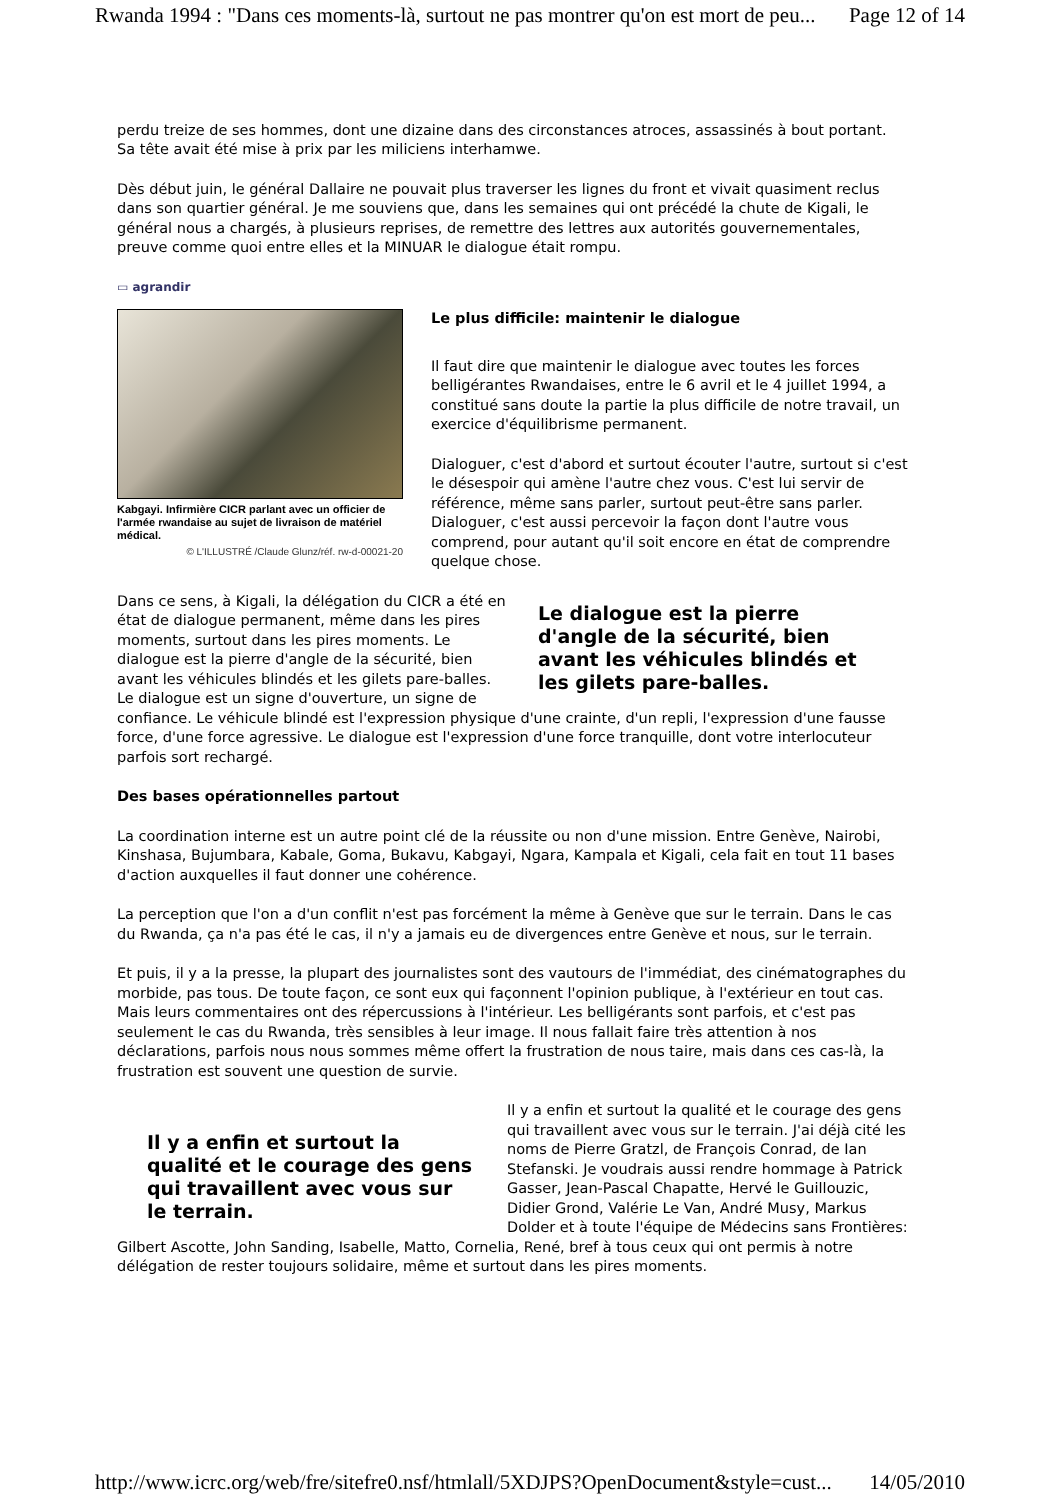Rwanda 1994 : "Dans ces moments-là, surtout ne pas montrer qu'on est mort de peu... Page 12 of 14
perdu treize de ses hommes, dont une dizaine dans des circonstances atroces, assassinés à bout portant. Sa tête avait été mise à prix par les miliciens interhamwe.
Dès début juin, le général Dallaire ne pouvait plus traverser les lignes du front et vivait quasiment reclus dans son quartier général. Je me souviens que, dans les semaines qui ont précédé la chute de Kigali, le général nous a chargés, à plusieurs reprises, de remettre des lettres aux autorités gouvernementales, preuve comme quoi entre elles et la MINUAR le dialogue était rompu.
▭ agrandir
Kabgayi. Infirmière CICR parlant avec un officier de l'armée rwandaise au sujet de livraison de matériel médical.
© L'ILLUSTRÉ /Claude Glunz/réf. rw-d-00021-20
Le plus difficile: maintenir le dialogue
Il faut dire que maintenir le dialogue avec toutes les forces belligérantes Rwandaises, entre le 6 avril et le 4 juillet 1994, a constitué sans doute la partie la plus difficile de notre travail, un exercice d'équilibrisme permanent.
Dialoguer, c'est d'abord et surtout écouter l'autre, surtout si c'est le désespoir qui amène l'autre chez vous. C'est lui servir de référence, même sans parler, surtout peut-être sans parler. Dialoguer, c'est aussi percevoir la façon dont l'autre vous comprend, pour autant qu'il soit encore en état de comprendre quelque chose.
Le dialogue est la pierre d'angle de la sécurité, bien avant les véhicules blindés et les gilets pare-balles.
Dans ce sens, à Kigali, la délégation du CICR a été en état de dialogue permanent, même dans les pires moments, surtout dans les pires moments. Le dialogue est la pierre d'angle de la sécurité, bien avant les véhicules blindés et les gilets pare-balles. Le dialogue est un signe d'ouverture, un signe de confiance. Le véhicule blindé est l'expression physique d'une crainte, d'un repli, l'expression d'une fausse force, d'une force agressive. Le dialogue est l'expression d'une force tranquille, dont votre interlocuteur parfois sort rechargé.
Des bases opérationnelles partout
La coordination interne est un autre point clé de la réussite ou non d'une mission. Entre Genève, Nairobi, Kinshasa, Bujumbara, Kabale, Goma, Bukavu, Kabgayi, Ngara, Kampala et Kigali, cela fait en tout 11 bases d'action auxquelles il faut donner une cohérence.
La perception que l'on a d'un conflit n'est pas forcément la même à Genève que sur le terrain. Dans le cas du Rwanda, ça n'a pas été le cas, il n'y a jamais eu de divergences entre Genève et nous, sur le terrain.
Et puis, il y a la presse, la plupart des journalistes sont des vautours de l'immédiat, des cinématographes du morbide, pas tous. De toute façon, ce sont eux qui façonnent l'opinion publique, à l'extérieur en tout cas. Mais leurs commentaires ont des répercussions à l'intérieur. Les belligérants sont parfois, et c'est pas seulement le cas du Rwanda, très sensibles à leur image. Il nous fallait faire très attention à nos déclarations, parfois nous nous sommes même offert la frustration de nous taire, mais dans ces cas-là, la frustration est souvent une question de survie.
Il y a enfin et surtout la qualité et le courage des gens qui travaillent avec vous sur le terrain.
Il y a enfin et surtout la qualité et le courage des gens qui travaillent avec vous sur le terrain. J'ai déjà cité les noms de Pierre Gratzl, de François Conrad, de Ian Stefanski. Je voudrais aussi rendre hommage à Patrick Gasser, Jean-Pascal Chapatte, Hervé le Guillouzic, Didier Grond, Valérie Le Van, André Musy, Markus Dolder et à toute l'équipe de Médecins sans Frontières: Gilbert Ascotte, John Sanding, Isabelle, Matto, Cornelia, René, bref à tous ceux qui ont permis à notre délégation de rester toujours solidaire, même et surtout dans les pires moments.
http://www.icrc.org/web/fre/sitefre0.nsf/htmlall/5XDJPS?OpenDocument&style=cust... 14/05/2010